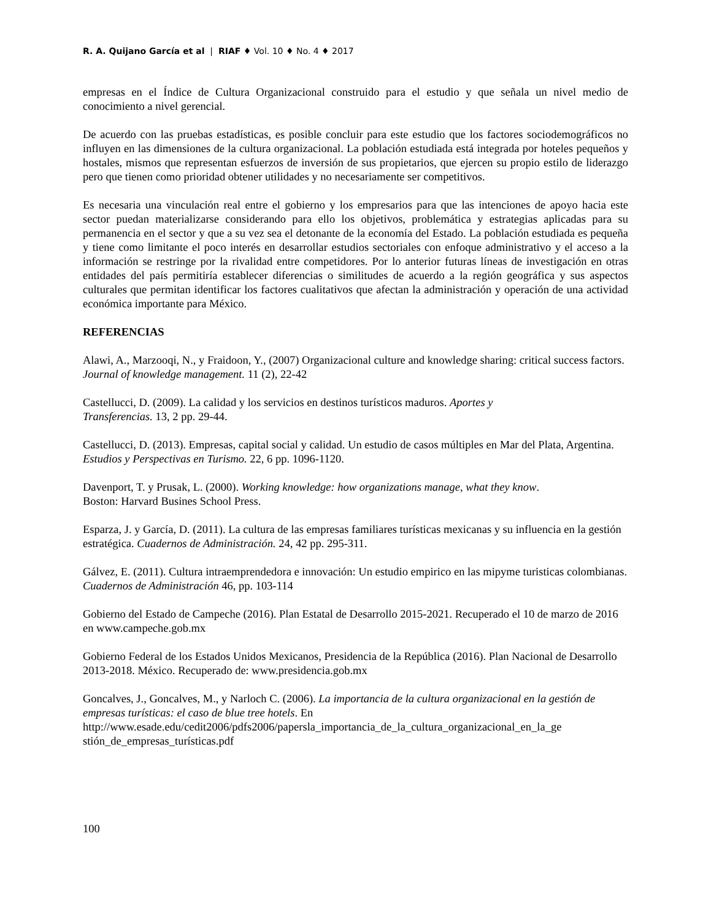R. A. Quijano García et al | RIAF ♦ Vol. 10 ♦ No. 4 ♦ 2017
empresas en el Índice de Cultura Organizacional construido para el estudio y que señala un nivel medio de conocimiento a nivel gerencial.
De acuerdo con las pruebas estadísticas, es posible concluir para este estudio que los factores sociodemográficos no influyen en las dimensiones de la cultura organizacional. La población estudiada está integrada por hoteles pequeños y hostales, mismos que representan esfuerzos de inversión de sus propietarios, que ejercen su propio estilo de liderazgo pero que tienen como prioridad obtener utilidades y no necesariamente ser competitivos.
Es necesaria una vinculación real entre el gobierno y los empresarios para que las intenciones de apoyo hacia este sector puedan materializarse considerando para ello los objetivos, problemática y estrategias aplicadas para su permanencia en el sector y que a su vez sea el detonante de la economía del Estado. La población estudiada es pequeña y tiene como limitante el poco interés en desarrollar estudios sectoriales con enfoque administrativo y el acceso a la información se restringe por la rivalidad entre competidores. Por lo anterior futuras líneas de investigación en otras entidades del país permitiría establecer diferencias o similitudes de acuerdo a la región geográfica y sus aspectos culturales que permitan identificar los factores cualitativos que afectan la administración y operación de una actividad económica importante para México.
REFERENCIAS
Alawi, A., Marzooqi, N., y Fraidoon, Y., (2007) Organizacional culture and knowledge sharing: critical success factors. Journal of knowledge management. 11 (2), 22-42
Castellucci, D. (2009). La calidad y los servicios en destinos turísticos maduros. Aportes y
Transferencias. 13, 2 pp. 29-44.
Castellucci, D. (2013). Empresas, capital social y calidad. Un estudio de casos múltiples en Mar del Plata, Argentina. Estudios y Perspectivas en Turismo. 22, 6 pp. 1096-1120.
Davenport, T. y Prusak, L. (2000). Working knowledge: how organizations manage, what they know.
Boston: Harvard Busines School Press.
Esparza, J. y García, D. (2011). La cultura de las empresas familiares turísticas mexicanas y su influencia en la gestión estratégica. Cuadernos de Administración. 24, 42 pp. 295-311.
Gálvez, E. (2011). Cultura intraemprendedora e innovación: Un estudio empirico en las mipyme turisticas colombianas. Cuadernos de Administración 46, pp. 103-114
Gobierno del Estado de Campeche (2016). Plan Estatal de Desarrollo 2015-2021. Recuperado el 10 de marzo de 2016 en www.campeche.gob.mx
Gobierno Federal de los Estados Unidos Mexicanos, Presidencia de la República (2016). Plan Nacional de Desarrollo 2013-2018. México. Recuperado de: www.presidencia.gob.mx
Goncalves, J., Goncalves, M., y Narloch C. (2006). La importancia de la cultura organizacional en la gestión de empresas turísticas: el caso de blue tree hotels. En
http://www.esade.edu/cedit2006/pdfs2006/papersla_importancia_de_la_cultura_organizacional_en_la_ge stión_de_empresas_turísticas.pdf
100